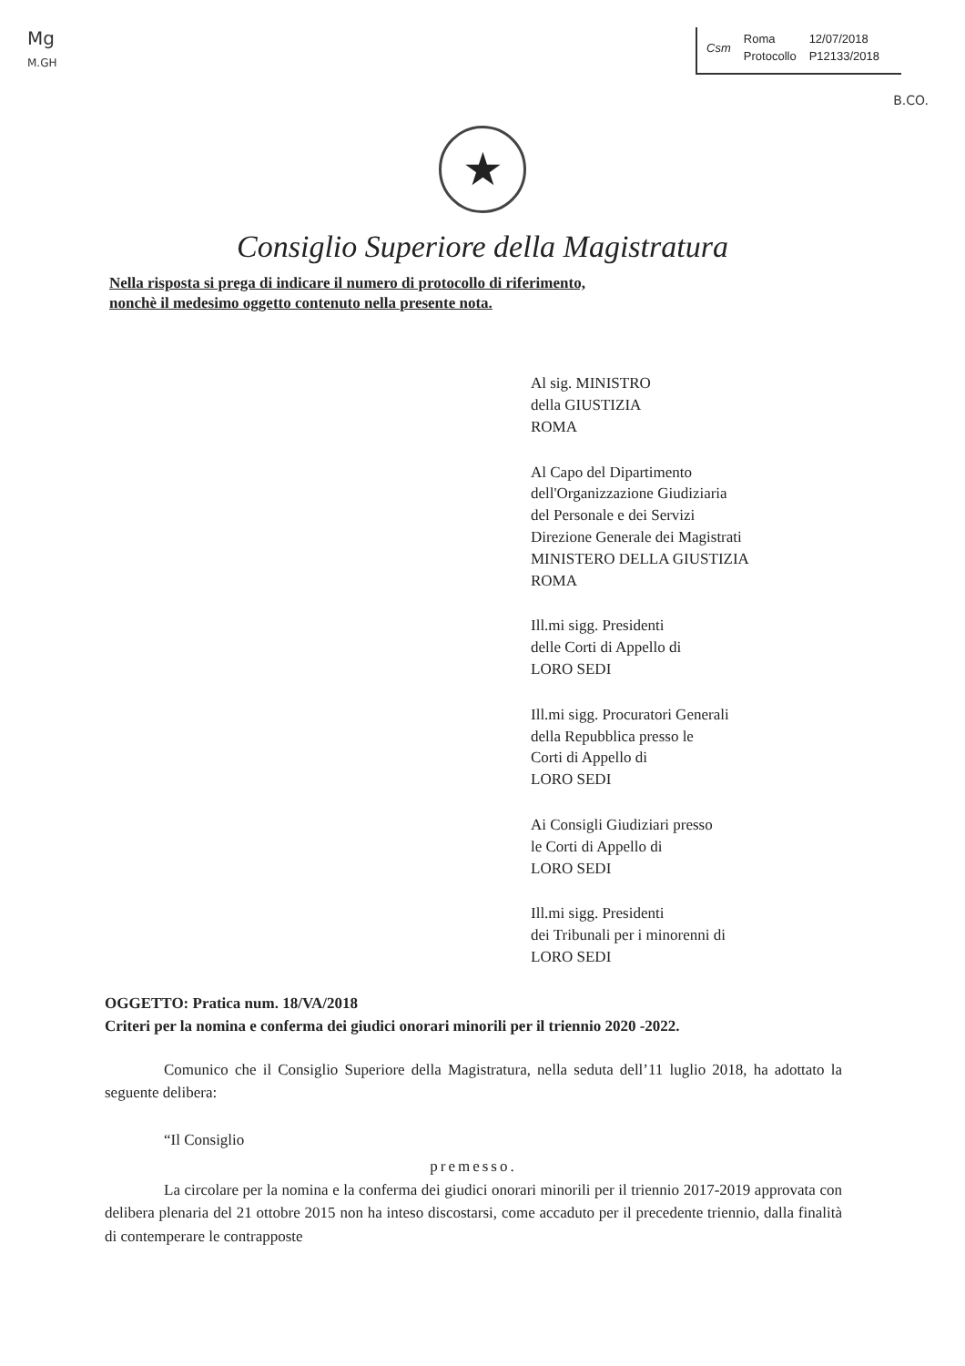Mg
M.GH
Csm
| Roma | 12/07/2018 |
| Protocollo | P12133/2018 |
B.CO.
★
Consiglio Superiore della Magistratura
Nella risposta si prega di indicare il numero di protocollo di riferimento,
nonchè il medesimo oggetto contenuto nella presente nota.
Al sig. MINISTRO
della GIUSTIZIA
ROMA
Al Capo del Dipartimento
dell'Organizzazione Giudiziaria
del Personale e dei Servizi
Direzione Generale dei Magistrati
MINISTERO DELLA GIUSTIZIA
ROMA
Ill.mi sigg. Presidenti
delle Corti di Appello di
LORO SEDI
Ill.mi sigg. Procuratori Generali
della Repubblica presso le
Corti di Appello di
LORO SEDI
Ai Consigli Giudiziari presso
le Corti di Appello di
LORO SEDI
Ill.mi sigg. Presidenti
dei Tribunali per i minorenni di
LORO SEDI
OGGETTO: Pratica num. 18/VA/2018
Criteri per la nomina e conferma dei giudici onorari minorili per il triennio 2020 -2022.
Comunico che il Consiglio Superiore della Magistratura, nella seduta dell’11 luglio 2018, ha adottato la seguente delibera:
“Il Consiglio
premesso.
La circolare per la nomina e la conferma dei giudici onorari minorili per il triennio 2017-2019 approvata con delibera plenaria del 21 ottobre 2015 non ha inteso discostarsi, come accaduto per il precedente triennio, dalla finalità di contemperare le contrapposte